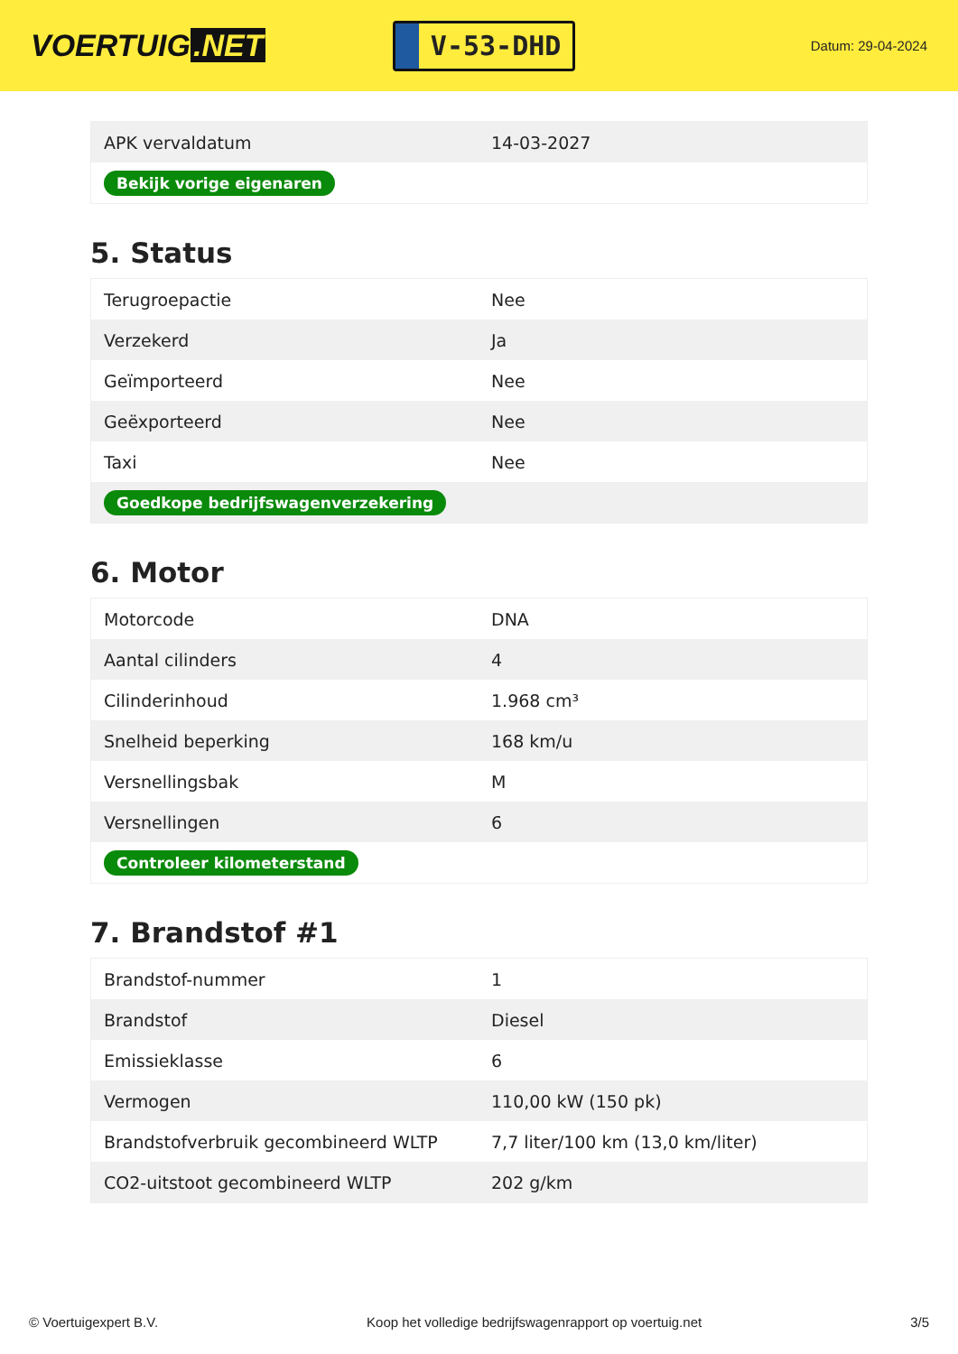VOERTUIG.NET
V-53-DHD
Datum: 29-04-2024
| APK vervaldatum | 14-03-2027 |
| Bekijk vorige eigenaren | |
5. Status
| Terugroepactie | Nee |
| Verzekerd | Ja |
| Geïmporteerd | Nee |
| Geëxporteerd | Nee |
| Taxi | Nee |
| Goedkope bedrijfswagenverzekering | |
6. Motor
| Motorcode | DNA |
| Aantal cilinders | 4 |
| Cilinderinhoud | 1.968 cm³ |
| Snelheid beperking | 168 km/u |
| Versnellingsbak | M |
| Versnellingen | 6 |
| Controleer kilometerstand | |
7. Brandstof #1
| Brandstof-nummer | 1 |
| Brandstof | Diesel |
| Emissieklasse | 6 |
| Vermogen | 110,00 kW (150 pk) |
| Brandstofverbruik gecombineerd WLTP | 7,7 liter/100 km (13,0 km/liter) |
| CO2-uitstoot gecombineerd WLTP | 202 g/km |
© Voertuigexpert B.V. Koop het volledige bedrijfswagenrapport op voertuig.net 3/5